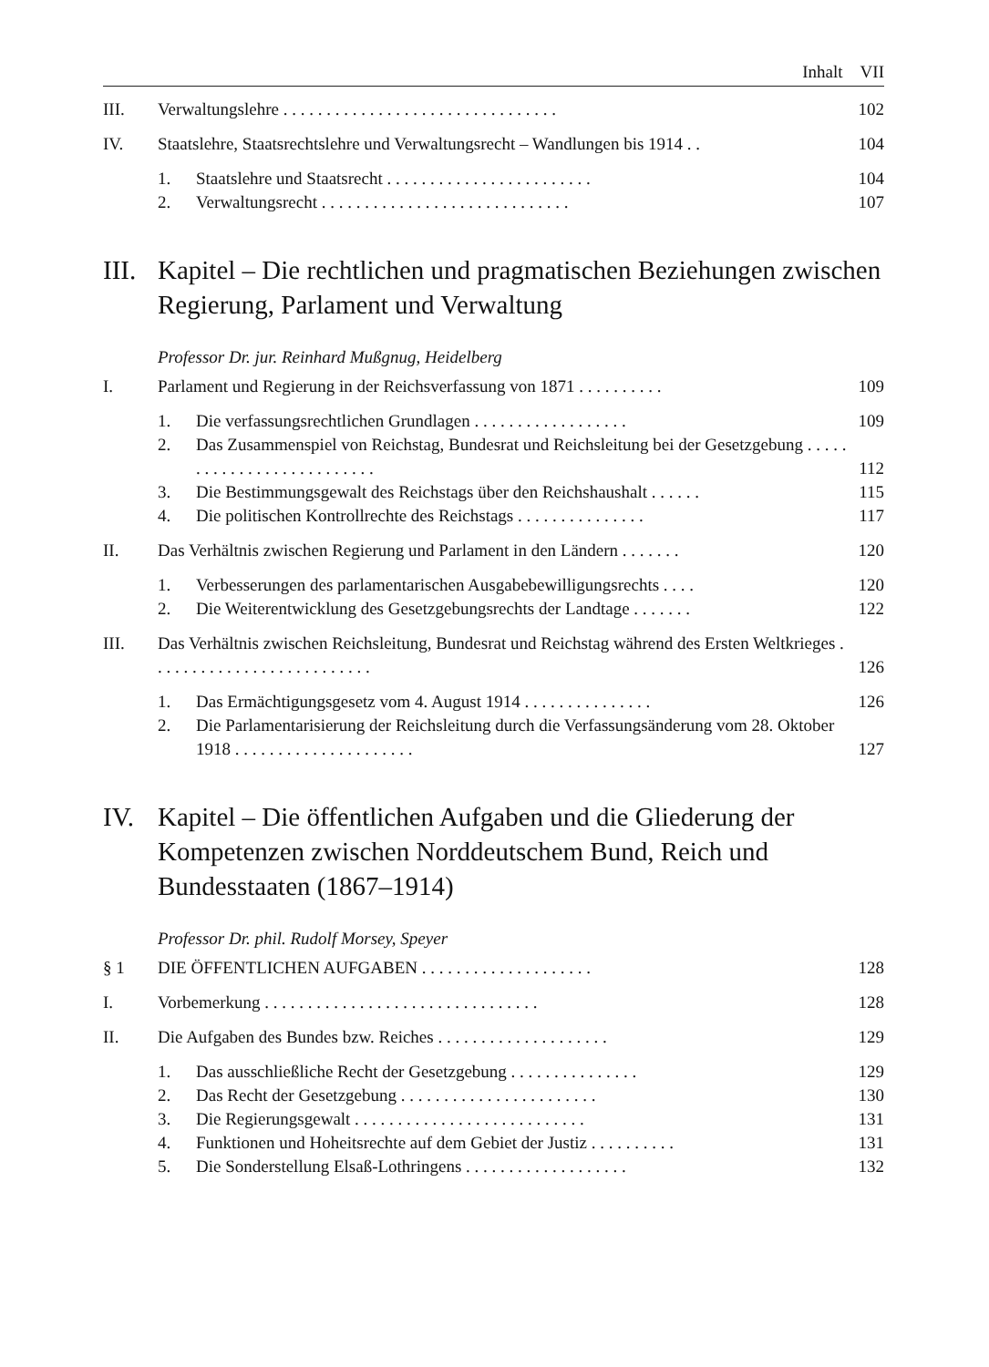Inhalt VII
III. Verwaltungslehre . . . . . . . . . . . . . . . . . . . . . . . . . . . . . . . . 102
IV. Staatslehre, Staatsrechtslehre und Verwaltungsrecht – Wandlungen bis 1914 . . 104
1. Staatslehre und Staatsrecht . . . . . . . . . . . . . . . . . . . . . . . . 104
2. Verwaltungsrecht . . . . . . . . . . . . . . . . . . . . . . . . . . . . . 107
III. Kapitel – Die rechtlichen und pragmatischen Beziehungen zwischen Regierung, Parlament und Verwaltung
Professor Dr. jur. Reinhard Mußgnug, Heidelberg
I. Parlament und Regierung in der Reichsverfassung von 1871 . . . . . . . . . . 109
1. Die verfassungsrechtlichen Grundlagen . . . . . . . . . . . . . . . . . . 109
2. Das Zusammenspiel von Reichstag, Bundesrat und Reichsleitung bei der Gesetzgebung . . . . . . . . . . . . . . . . . . . . . . . . . . 112
3. Die Bestimmungsgewalt des Reichstags über den Reichshaushalt . . . . . . 115
4. Die politischen Kontrollrechte des Reichstags . . . . . . . . . . . . . . . 117
II. Das Verhältnis zwischen Regierung und Parlament in den Ländern . . . . . . . 120
1. Verbesserungen des parlamentarischen Ausgabebewilligungsrechts . . . . 120
2. Die Weiterentwicklung des Gesetzgebungsrechts der Landtage . . . . . . . 122
III. Das Verhältnis zwischen Reichsleitung, Bundesrat und Reichstag während des Ersten Weltkrieges . . . . . . . . . . . . . . . . . . . . . . . . . . 126
1. Das Ermächtigungsgesetz vom 4. August 1914 . . . . . . . . . . . . . . . 126
2. Die Parlamentarisierung der Reichsleitung durch die Verfassungsänderung vom 28. Oktober 1918 . . . . . . . . . . . . . . . . . . . . . 127
IV. Kapitel – Die öffentlichen Aufgaben und die Gliederung der Kompetenzen zwischen Norddeutschem Bund, Reich und Bundesstaaten (1867–1914)
Professor Dr. phil. Rudolf Morsey, Speyer
§ 1 DIE ÖFFENTLICHEN AUFGABEN . . . . . . . . . . . . . . . . . . . . 128
I. Vorbemerkung . . . . . . . . . . . . . . . . . . . . . . . . . . . . . . . . 128
II. Die Aufgaben des Bundes bzw. Reiches . . . . . . . . . . . . . . . . . . . . 129
1. Das ausschließliche Recht der Gesetzgebung . . . . . . . . . . . . . . . 129
2. Das Recht der Gesetzgebung . . . . . . . . . . . . . . . . . . . . . . . 130
3. Die Regierungsgewalt . . . . . . . . . . . . . . . . . . . . . . . . . . . 131
4. Funktionen und Hoheitsrechte auf dem Gebiet der Justiz . . . . . . . . . . 131
5. Die Sonderstellung Elsaß-Lothringens . . . . . . . . . . . . . . . . . . . 132